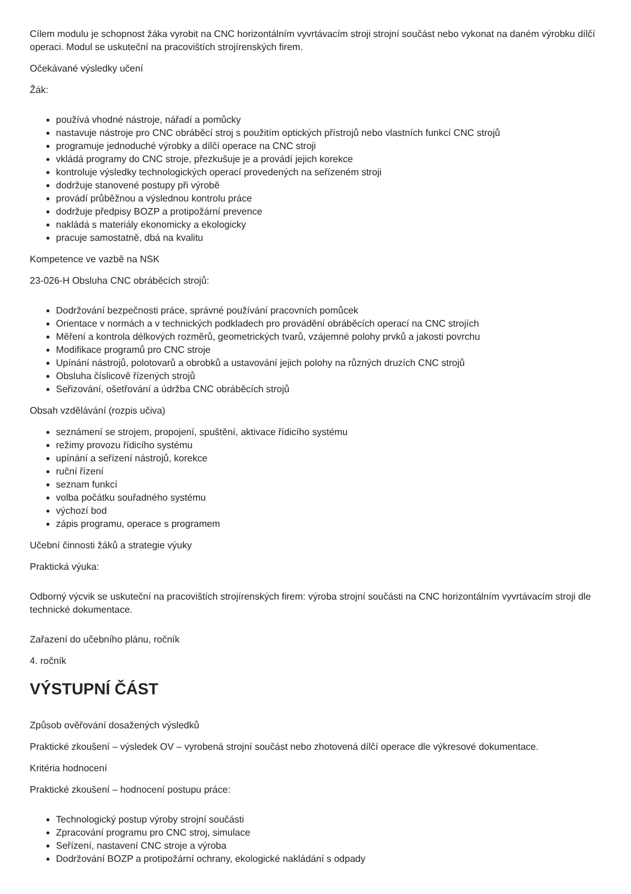Cílem modulu je schopnost žáka vyrobit na CNC horizontálním vyvrtávacím stroji strojní součást nebo vykonat na daném výrobku dílčí operaci. Modul se uskuteční na pracovištích strojírenských firem.
Očekávané výsledky učení
Žák:
používá vhodné nástroje, nářadí a pomůcky
nastavuje nástroje pro CNC obráběcí stroj s použitím optických přístrojů nebo vlastních funkcí CNC strojů
programuje jednoduché výrobky a dílčí operace na CNC stroji
vkládá programy do CNC stroje, přezkušuje je a provádí jejich korekce
kontroluje výsledky technologických operací provedených na seřízeném stroji
dodržuje stanovené postupy při výrobě
provádí průběžnou a výslednou kontrolu práce
dodržuje předpisy BOZP a protipožární prevence
nakládá s materiály ekonomicky a ekologicky
pracuje samostatně, dbá na kvalitu
Kompetence ve vazbě na NSK
23-026-H Obsluha CNC obráběcích strojů:
Dodržování bezpečnosti práce, správné používání pracovních pomůcek
Orientace v normách a v technických podkladech pro provádění obráběcích operací na CNC strojích
Měření a kontrola délkových rozměrů, geometrických tvarů, vzájemné polohy prvků a jakosti povrchu
Modifikace programů pro CNC stroje
Upínání nástrojů, polotovarů a obrobků a ustavování jejich polohy na různých druzích CNC strojů
Obsluha číslicově řízených strojů
Seřizování, ošetřování a údržba CNC obráběcích strojů
Obsah vzdělávání (rozpis učiva)
seznámení se strojem, propojení, spuštění, aktivace řídicího systému
režimy provozu řídicího systému
upínání a seřízení nástrojů, korekce
ruční řízení
seznam funkcí
volba počátku souřadného systému
výchozí bod
zápis programu, operace s programem
Učební činnosti žáků a strategie výuky
Praktická výuka:
Odborný výcvik se uskuteční na pracovištích strojírenských firem: výroba strojní součásti na CNC horizontálním vyvrtávacím stroji dle technické dokumentace.
Zařazení do učebního plánu, ročník
4. ročník
VÝSTUPNÍ ČÁST
Způsob ověřování dosažených výsledků
Praktické zkoušení – výsledek OV – vyrobená strojní součást nebo zhotovená dílčí operace dle výkresové dokumentace.
Kritéria hodnocení
Praktické zkoušení – hodnocení postupu práce:
Technologický postup výroby strojní součásti
Zpracování programu pro CNC stroj, simulace
Seřízení, nastavení CNC stroje a výroba
Dodržování BOZP a protipožární ochrany, ekologické nakládání s odpady